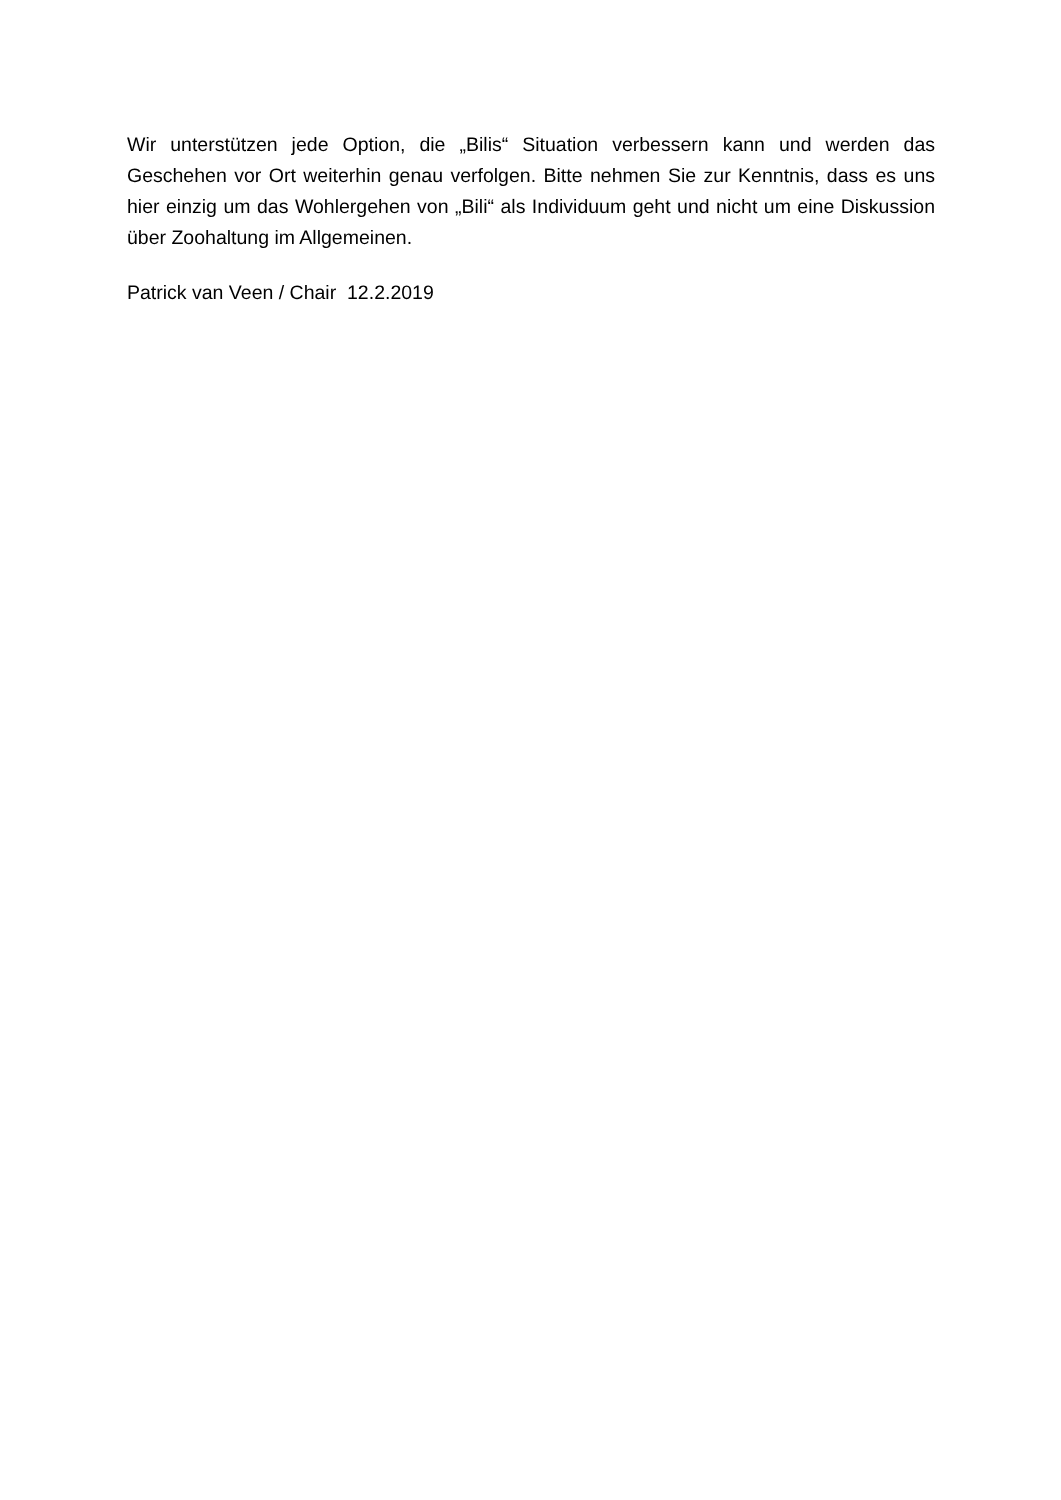Wir unterstützen jede Option, die „Bilis“ Situation verbessern kann und werden das Geschehen vor Ort weiterhin genau verfolgen. Bitte nehmen Sie zur Kenntnis, dass es uns hier einzig um das Wohlergehen von „Bili“ als Individuum geht und nicht um eine Diskussion über Zoohaltung im Allgemeinen.
Patrick van Veen / Chair 12.2.2019